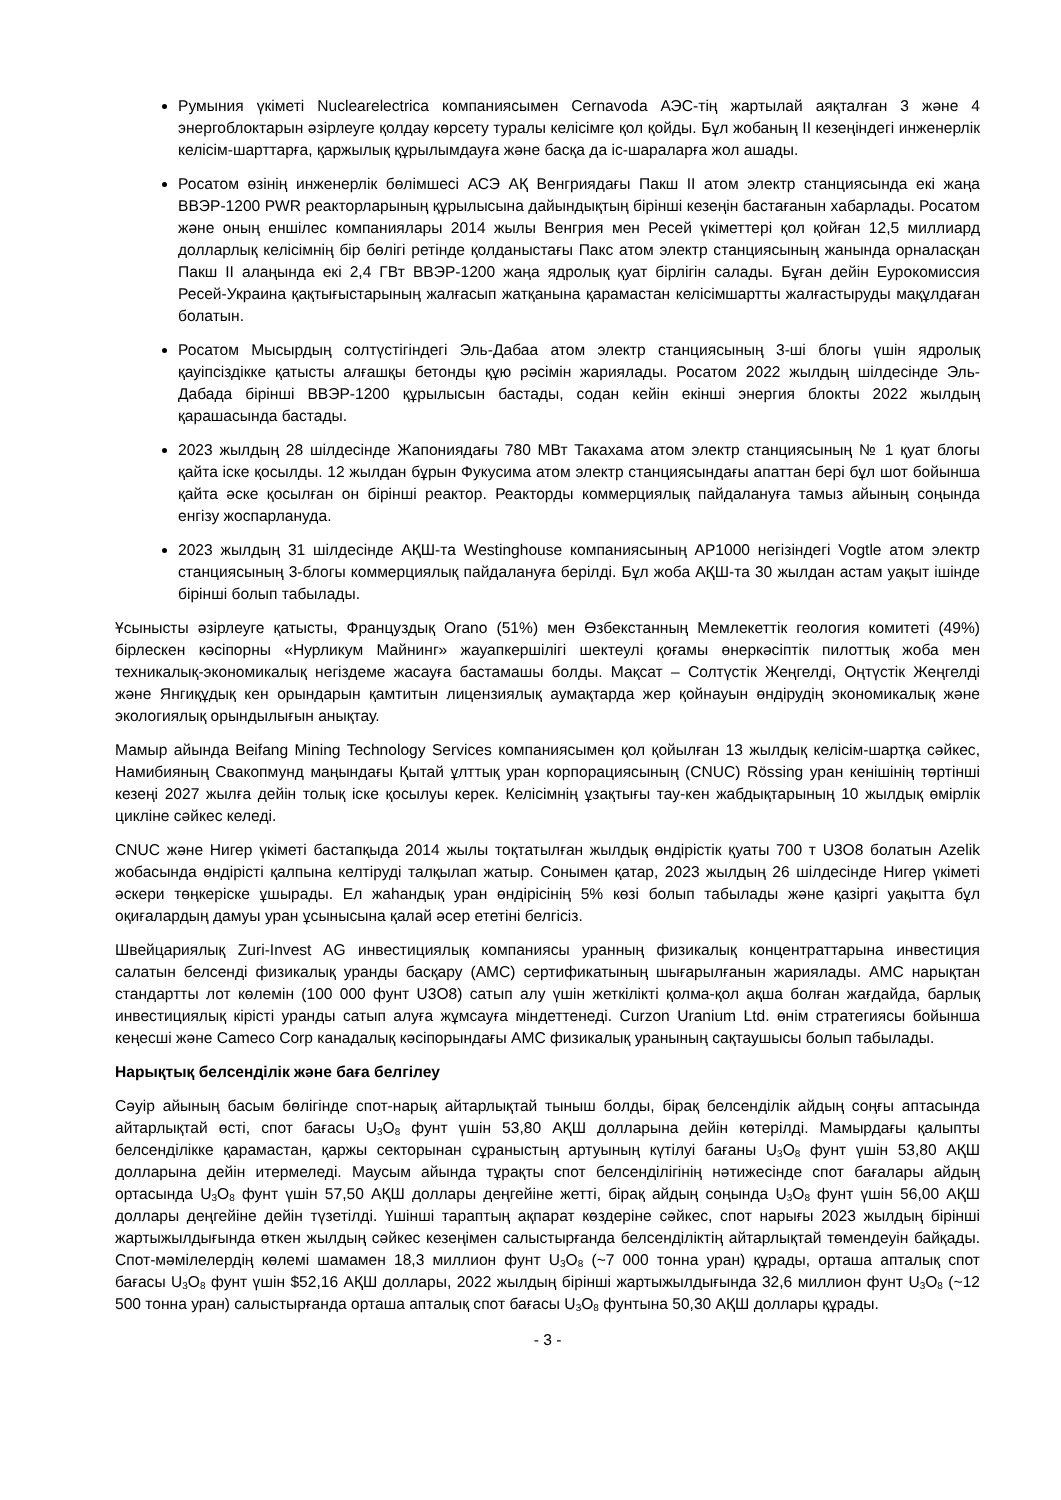Румыния үкіметі Nuclearelectrica компаниясымен Cernavoda АЭС-тің жартылай аяқталған 3 және 4 энергоблоктарын әзірлеуге қолдау көрсету туралы келісімге қол қойды. Бұл жобаның II кезеңіндегі инженерлік келісім-шарттарға, қаржылық құрылымдауға және басқа да іс-шараларға жол ашады.
Росатом өзінің инженерлік бөлімшесі АСЭ АҚ Венгриядағы Пакш II атом электр станциясында екі жаңа ВВЭР-1200 PWR реакторларының құрылысына дайындықтың бірінші кезеңін бастағанын хабарлады. Росатом және оның еншілес компаниялары 2014 жылы Венгрия мен Ресей үкіметтері қол қойған 12,5 миллиард долларлық келісімнің бір бөлігі ретінде қолданыстағы Пакс атом электр станциясының жанында орналасқан Пакш II алаңында екі 2,4 ГВт ВВЭР-1200 жаңа ядролық қуат бірлігін салады. Бұған дейін Еурокомиссия Ресей-Украина қақтығыстарының жалғасып жатқанына қарамастан келісімшартты жалғастыруды мақұлдаған болатын.
Росатом Мысырдың солтүстігіндегі Эль-Дабаа атом электр станциясының 3-ші блогы үшін ядролық қауіпсіздікке қатысты алғашқы бетонды құю рәсімін жариялады. Росатом 2022 жылдың шілдесінде Эль-Дабада бірінші ВВЭР-1200 құрылысын бастады, содан кейін екінші энергия блокты 2022 жылдың қарашасында бастады.
2023 жылдың 28 шілдесінде Жапониядағы 780 МВт Такахама атом электр станциясының № 1 қуат блогы қайта іске қосылды. 12 жылдан бұрын Фукусима атом электр станциясындағы апаттан бері бұл шот бойынша қайта әске қосылған он бірінші реактор. Реакторды коммерциялық пайдалануға тамыз айының соңында енгізу жоспарлануда.
2023 жылдың 31 шілдесінде АҚШ-та Westinghouse компаниясының AP1000 негізіндегі Vogtle атом электр станциясының 3-блогы коммерциялық пайдалануға берілді. Бұл жоба АҚШ-та 30 жылдан астам уақыт ішінде бірінші болып табылады.
Ұсынысты әзірлеуге қатысты, Француздық Orano (51%) мен Өзбекстанның Мемлекеттік геология комитеті (49%) бірлескен кәсіпорны «Нурликум Майнинг» жауапкершілігі шектеулі қоғамы өнеркәсіптік пилоттық жоба мен техникалық-экономикалық негіздеме жасауға бастамашы болды. Мақсат – Солтүстік Жеңгелді, Оңтүстік Жеңгелді және Янгиқұдық кен орындарын қамтитын лицензиялық аумақтарда жер қойнауын өндірудің экономикалық және экологиялық орындылығын анықтау.
Мамыр айында Beifang Mining Technology Services компаниясымен қол қойылған 13 жылдық келісім-шартқа сәйкес, Намибияның Свакопмунд маңындағы Қытай ұлттық уран корпорациясының (CNUC) Rössing уран кенішінің төртінші кезеңі 2027 жылға дейін толық іске қосылуы керек. Келісімнің ұзақтығы тау-кен жабдықтарының 10 жылдық өмірлік цикліне сәйкес келеді.
CNUC және Нигер үкіметі бастапқыда 2014 жылы тоқтатылған жылдық өндірістік қуаты 700 т U3O8 болатын Azelik жобасында өндірісті қалпына келтіруді талқылап жатыр. Сонымен қатар, 2023 жылдың 26 шілдесінде Нигер үкіметі әскери төңкеріске ұшырады. Ел жаһандық уран өндірісінің 5% көзі болып табылады және қазіргі уақытта бұл оқиғалардың дамуы уран ұсынысына қалай әсер ететіні белгісіз.
Швейцариялық Zuri-Invest AG инвестициялық компаниясы уранның физикалық концентраттарына инвестиция салатын белсенді физикалық уранды басқару (AMC) сертификатының шығарылғанын жариялады. AMC нарықтан стандартты лот көлемін (100 000 фунт U3O8) сатып алу үшін жеткілікті қолма-қол ақша болған жағдайда, барлық инвестициялық кірісті уранды сатып алуға жұмсауға міндеттенеді. Curzon Uranium Ltd. өнім стратегиясы бойынша кеңесші және Cameco Corp канадалық кәсіпорындағы AMC физикалық уранының сақтаушысы болып табылады.
Нарықтық белсенділік және баға белгілеу
Сәуір айының басым бөлігінде спот-нарық айтарлықтай тыныш болды, бірақ белсенділік айдың соңғы аптасында айтарлықтай өсті, спот бағасы U<sub>3</sub>O<sub>8</sub> фунт үшін 53,80 АҚШ долларына дейін көтерілді. Мамырдағы қалыпты белсенділікке қарамастан, қаржы секторынан сұраныстың артуының күтілуі бағаны U<sub>3</sub>O<sub>8</sub> фунт үшін 53,80 АҚШ долларына дейін итермеледі. Маусым айында тұрақты спот белсенділігінің нәтижесінде спот бағалары айдың ортасында U<sub>3</sub>O<sub>8</sub> фунт үшін 57,50 АҚШ доллары деңгейіне жетті, бірақ айдың соңында U<sub>3</sub>O<sub>8</sub> фунт үшін 56,00 АҚШ доллары деңгейіне дейін түзетілді. Үшінші тараптың ақпарат көздеріне сәйкес, спот нарығы 2023 жылдың бірінші жартыжылдығында өткен жылдың сәйкес кезеңімен салыстырғанда белсенділіктің айтарлықтай төмендеуін байқады. Спот-мәмілелердің көлемі шамамен 18,3 миллион фунт U<sub>3</sub>O<sub>8</sub> (~7 000 тонна уран) құрады, орташа апталық спот бағасы U<sub>3</sub>O<sub>8</sub> фунт үшін $52,16 АҚШ доллары, 2022 жылдың бірінші жартыжылдығында 32,6 миллион фунт U<sub>3</sub>O<sub>8</sub> (~12 500 тонна уран) салыстырғанда орташа апталық спот бағасы U<sub>3</sub>O<sub>8</sub> фунтына 50,30 АҚШ доллары құрады.
- 3 -